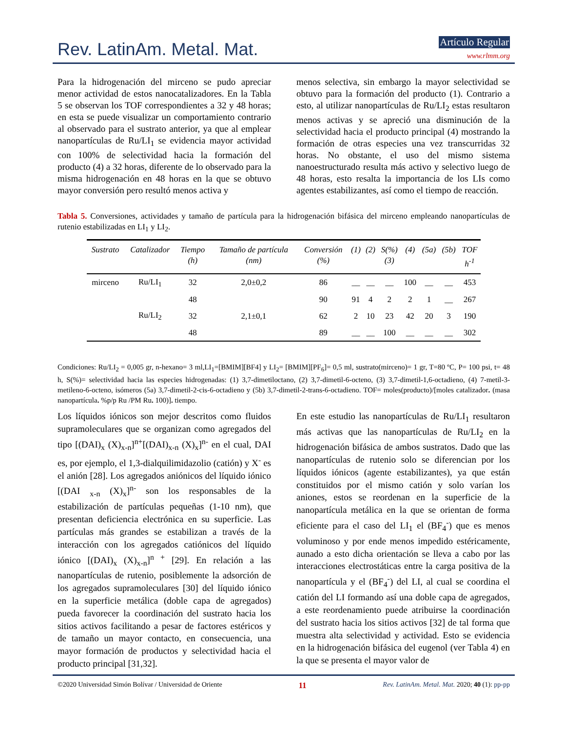Rev. LatinAm. Metal. Mat. Artículo Regular
www.rlmm.org
Para la hidrogenación del mirceno se pudo apreciar menor actividad de estos nanocatalizadores. En la Tabla 5 se observan los TOF correspondientes a 32 y 48 horas; en esta se puede visualizar un comportamiento contrario al observado para el sustrato anterior, ya que al emplear nanopartículas de Ru/LI<sub>1</sub> se evidencia mayor actividad con 100% de selectividad hacia la formación del producto (4) a 32 horas, diferente de lo observado para la misma hidrogenación en 48 horas en la que se obtuvo mayor conversión pero resultó menos activa y
menos selectiva, sin embargo la mayor selectividad se obtuvo para la formación del producto (1). Contrario a esto, al utilizar nanopartículas de Ru/LI<sub>2</sub> estas resultaron menos activas y se apreció una disminución de la selectividad hacia el producto principal (4) mostrando la formación de otras especies una vez transcurridas 32 horas. No obstante, el uso del mismo sistema nanoestructurado resulta más activo y selectivo luego de 48 horas, esto resalta la importancia de los LIs como agentes estabilizantes, así como el tiempo de reacción.
Tabla 5. Conversiones, actividades y tamaño de partícula para la hidrogenación bifásica del mirceno empleando nanopartículas de rutenio estabilizadas en LI<sub>1</sub> y LI<sub>2</sub>.
| Sustrato | Catalizador | Tiempo (h) | Tamaño de partícula (nm) | Conversión (%) | (1) | (2) | S(%) (3) | (4) | (5a) | (5b) | TOF h<sup>-1</sup> |
| --- | --- | --- | --- | --- | --- | --- | --- | --- | --- | --- | --- |
| mirceno | Ru/LI<sub>1</sub> | 32 | 2,0±0,2 | 86 | __ | __ | __ | 100 | __ | __ | 453 |
| | | 48 | | 90 | 91 | 4 | 2 | 2 | 1 | __ | 267 |
| | Ru/LI<sub>2</sub> | 32 | 2,1±0,1 | 62 | 2 | 10 | 23 | 42 | 20 | 3 | 190 |
| | | 48 | | 89 | __ | __ | 100 | __ | __ | __ | 302 |
Condiciones: Ru/LI<sub>2</sub> = 0,005 gr, n-hexano= 3 ml,LI<sub>1</sub>=[BMIM][BF4] y LI<sub>2</sub>= [BMIM][PF<sub>6</sub>]= 0,5 ml, sustrato(mirceno)= 1 gr, T=80 ºC, P= 100 psi, t= 48 h, S(%)= selectividad hacia las especies hidrogenadas: (1) 3,7-dimetiloctano, (2) 3,7-dimetil-6-octeno, (3) 3,7-dimetil-1,6-octadieno, (4) 7-metil-3-metileno-6-octeno, isómeros (5a) 3,7-dimetil-2-cis-6-octadieno y (5b) 3,7-dimetil-2-trans-6-octadieno. TOF= moles(producto)/[moles catalizador. (masa nanopartícula. %p/p Ru /PM Ru. 100)]. tiempo.
Los líquidos iónicos son mejor descritos como fluidos supramoleculares que se organizan como agregados del tipo [(DAI)<sub>x</sub> (X)<sub>x-n</sub>]<sup>n+</sup>[(DAI)<sub>x-n</sub> (X)<sub>x</sub>]<sup>n-</sup> en el cual, DAI es, por ejemplo, el 1,3-dialquilimidazolio (catión) y X<sup>-</sup> es el anión [28]. Los agregados aniónicos del líquido iónico [(DAI <sub>x-n</sub> (X)<sub>x</sub>]<sup>n-</sup> son los responsables de la estabilización de partículas pequeñas (1-10 nm), que presentan deficiencia electrónica en su superficie. Las partículas más grandes se estabilizan a través de la interacción con los agregados catiónicos del líquido iónico [(DAI)<sub>x</sub> (X)<sub>x-n</sub>]<sup>n +</sup> [29]. En relación a las nanopartículas de rutenio, posiblemente la adsorción de los agregados supramoleculares [30] del líquido iónico en la superficie metálica (doble capa de agregados) pueda favorecer la coordinación del sustrato hacia los sitios activos facilitando a pesar de factores estéricos y de tamaño un mayor contacto, en consecuencia, una mayor formación de productos y selectividad hacia el producto principal [31,32].
En este estudio las nanopartículas de Ru/LI<sub>1</sub> resultaron más activas que las nanopartículas de Ru/LI<sub>2</sub> en la hidrogenación bifásica de ambos sustratos. Dado que las nanopartículas de rutenio solo se diferencian por los líquidos iónicos (agente estabilizantes), ya que están constituidos por el mismo catión y solo varían los aniones, estos se reordenan en la superficie de la nanopartícula metálica en la que se orientan de forma eficiente para el caso del LI<sub>1</sub> el (BF<sub>4</sub><sup>-</sup>) que es menos voluminoso y por ende menos impedido estéricamente, aunado a esto dicha orientación se lleva a cabo por las interacciones electrostáticas entre la carga positiva de la nanopartícula y el (BF<sub>4</sub><sup>-</sup>) del LI, al cual se coordina el catión del LI formando así una doble capa de agregados, a este reordenamiento puede atribuirse la coordinación del sustrato hacia los sitios activos [32] de tal forma que muestra alta selectividad y actividad. Esto se evidencia en la hidrogenación bifásica del eugenol (ver Tabla 4) en la que se presenta el mayor valor de
©2020 Universidad Simón Bolívar / Universidad de Oriente 11 Rev. LatinAm. Metal. Mat. 2020; 40 (1): pp-pp